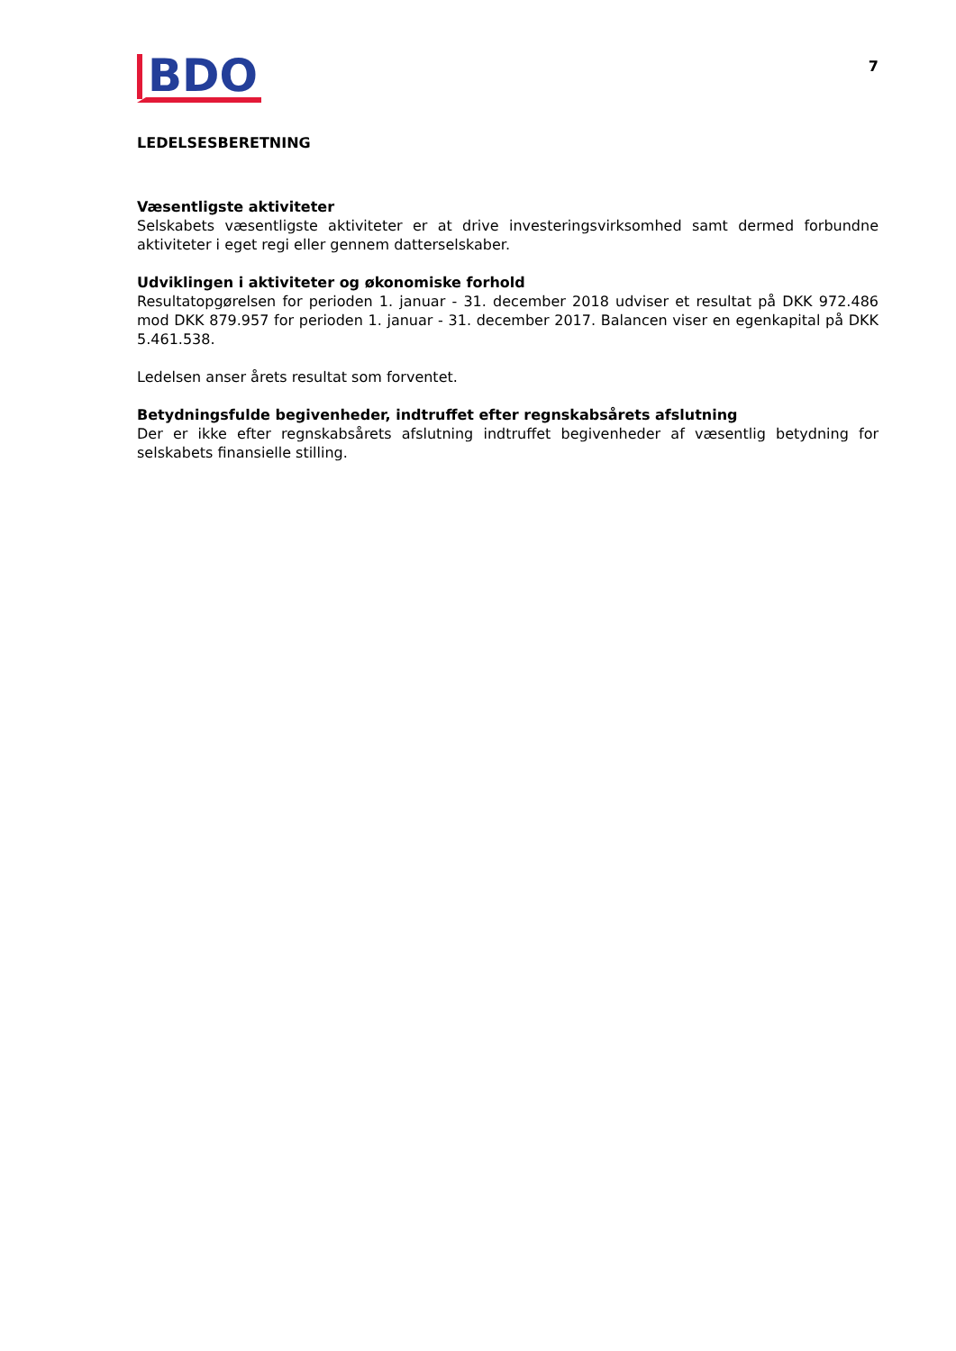BDO
7
LEDELSESBERETNING
Væsentligste aktiviteter
Selskabets væsentligste aktiviteter er at drive investeringsvirksomhed samt dermed forbundne aktiviteter i eget regi eller gennem datterselskaber.
Udviklingen i aktiviteter og økonomiske forhold
Resultatopgørelsen for perioden 1. januar - 31. december 2018 udviser et resultat på DKK 972.486 mod DKK 879.957 for perioden 1. januar - 31. december 2017. Balancen viser en egenkapital på DKK 5.461.538.
Ledelsen anser årets resultat som forventet.
Betydningsfulde begivenheder, indtruffet efter regnskabsårets afslutning
Der er ikke efter regnskabsårets afslutning indtruffet begivenheder af væsentlig betydning for selskabets finansielle stilling.